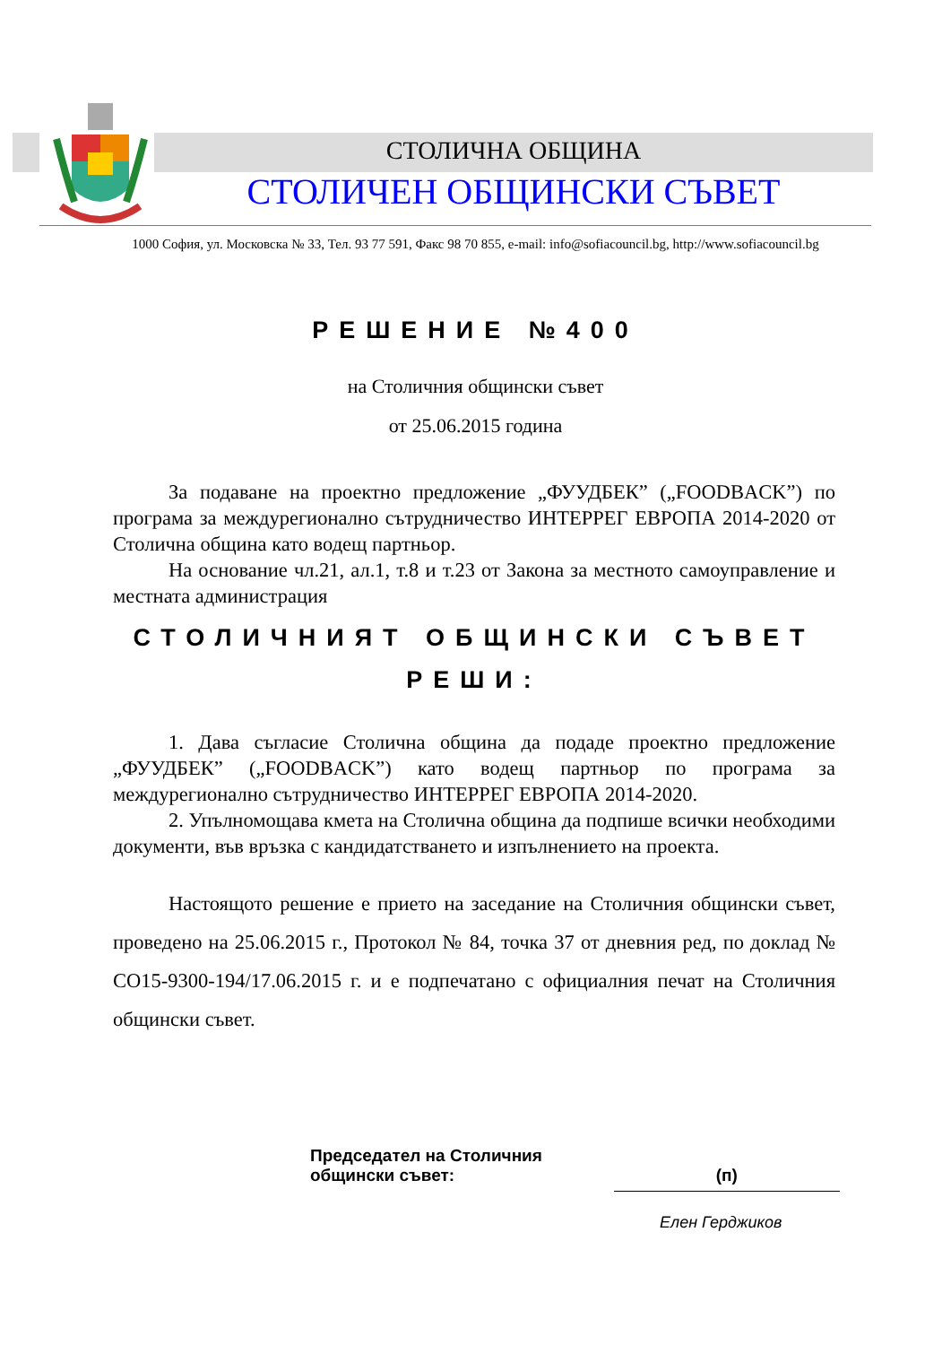СТОЛИЧНА ОБЩИНА
СТОЛИЧЕН ОБЩИНСКИ СЪВЕТ
1000 София, ул. Московска № 33, Тел. 93 77 591, Факс 98 70 855, e-mail: info@sofiacouncil.bg, http://www.sofiacouncil.bg
РЕШЕНИЕ №400
на Столичния общински съвет
от 25.06.2015 година
За подаване на проектно предложение „ФУУДБЕК” („FOODBACK”) по програма за междурегионално сътрудничество ИНТЕРРЕГ ЕВРОПА 2014-2020 от Столична община като водещ партньор.
На основание чл.21, ал.1, т.8 и т.23 от Закона за местното самоуправление и местната администрация
СТОЛИЧНИЯТ ОБЩИНСКИ СЪВЕТ
РЕШИ:
1. Дава съгласие Столична община да подаде проектно предложение „ФУУДБЕК” („FOODBACK”) като водещ партньор по програма за междурегионално сътрудничество ИНТЕРРЕГ ЕВРОПА 2014-2020.
2. Упълномощава кмета на Столична община да подпише всички необходими документи, във връзка с кандидатстването и изпълнението на проекта.
Настоящото решение е прието на заседание на Столичния общински съвет, проведено на 25.06.2015 г., Протокол № 84, точка 37 от дневния ред, по доклад № СО15-9300-194/17.06.2015 г. и е подпечатано с официалния печат на Столичния общински съвет.
Председател на Столичния
общински съвет:
(п)
Елен Герджиков